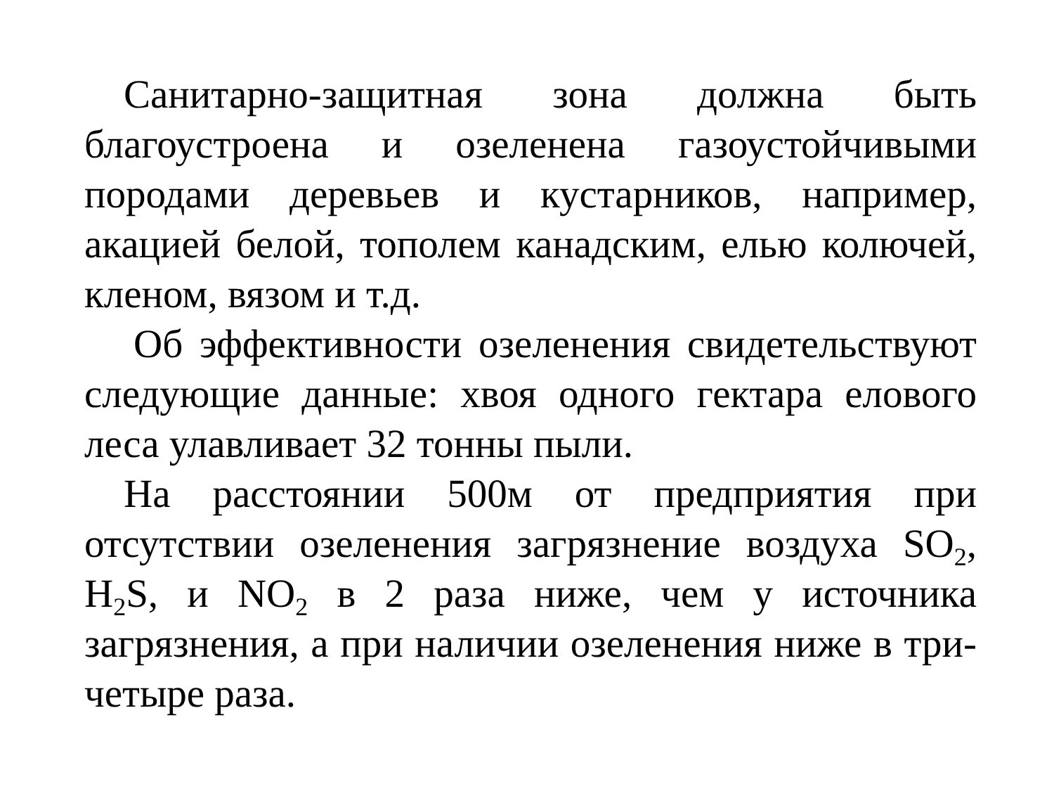Санитарно-защитная зона должна быть благоустроена и озеленена газоустойчивыми породами деревьев и кустарников, например, акацией белой, тополем канадским, елью колючей, кленом, вязом и т.д.
Об эффективности озеленения свидетельствуют следующие данные: хвоя одного гектара елового леса улавливает 32 тонны пыли.
На расстоянии 500м от предприятия при отсутствии озеленения загрязнение воздуха SO<sub>2</sub>, H<sub>2</sub>S, и NO<sub>2</sub> в 2 раза ниже, чем у источника загрязнения, а при наличии озеленения ниже в три-четыре раза.